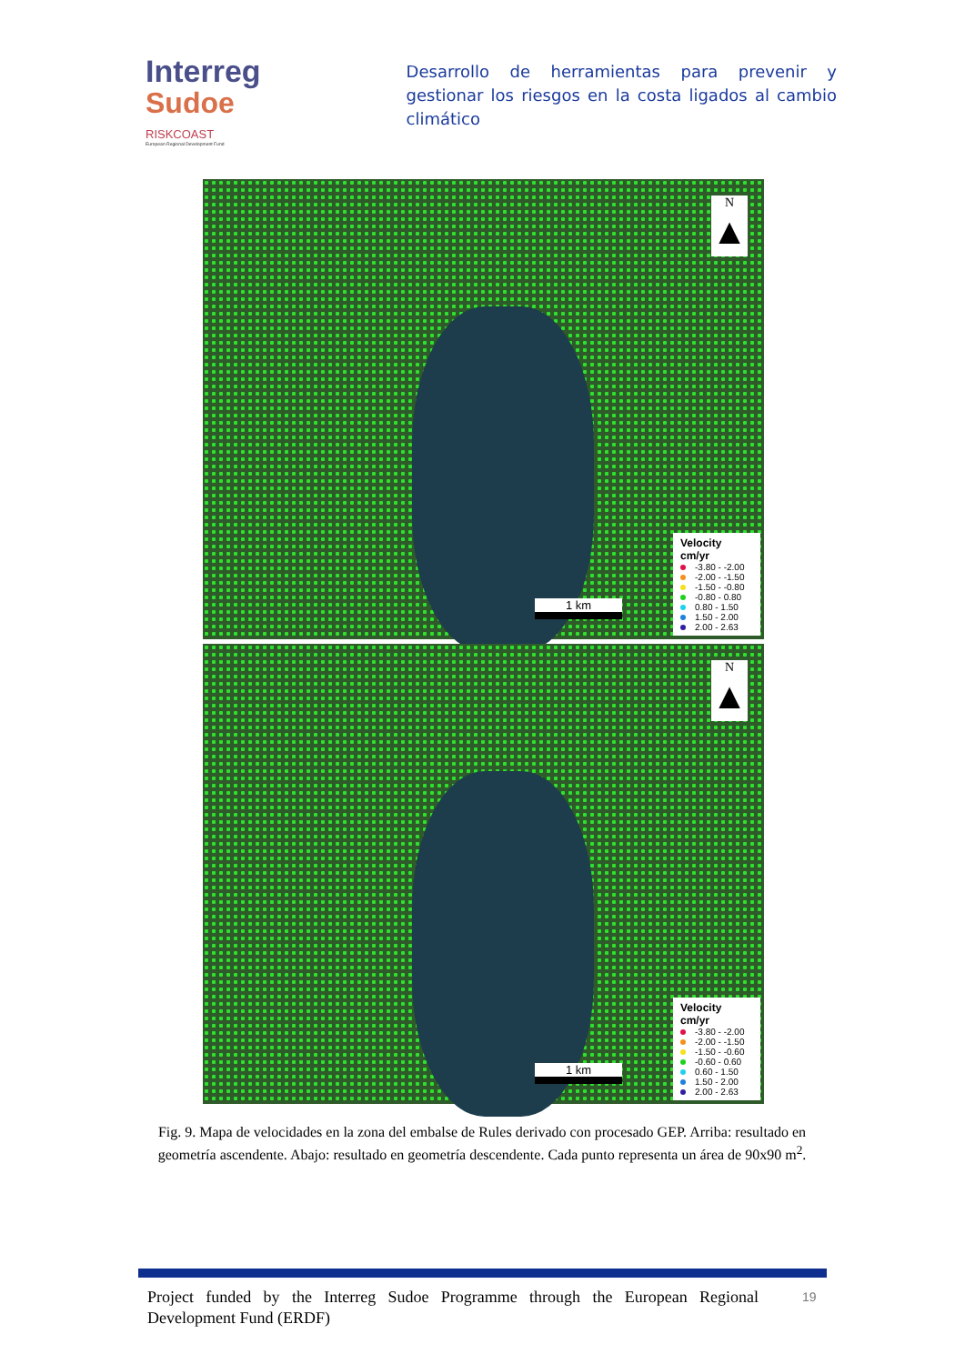Interreg
Sudoe
RISKCOAST
European Regional Development Fund
Desarrollo de herramientas para prevenir y gestionar los riesgos en la costa ligados al cambio climático
N
▲
1 km
Velocity
cm/yr
-3.80 - -2.00
-2.00 - -1.50
-1.50 - -0.80
-0.80 - 0.80
0.80 - 1.50
1.50 - 2.00
2.00 - 2.63
N
▲
1 km
Velocity
cm/yr
-3.80 - -2.00
-2.00 - -1.50
-1.50 - -0.60
-0.60 - 0.60
0.60 - 1.50
1.50 - 2.00
2.00 - 2.63
Fig. 9. Mapa de velocidades en la zona del embalse de Rules derivado con procesado GEP. Arriba: resultado en geometría ascendente. Abajo: resultado en geometría descendente. Cada punto representa un área de 90x90 m<sup>2</sup>.
Project funded by the Interreg Sudoe Programme through the European Regional Development Fund (ERDF)
19